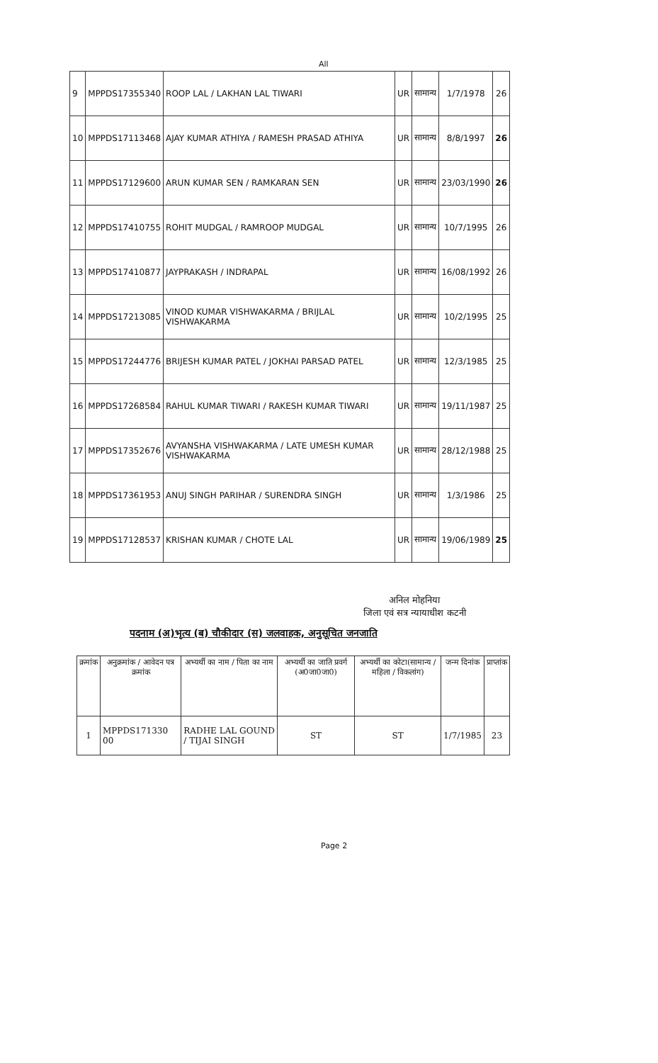All
| 9 | MPPDS17355340 | ROOP LAL / LAKHAN LAL TIWARI | UR | सामान्य | 1/7/1978 | 26 |
| 10 | MPPDS17113468 | AJAY KUMAR ATHIYA / RAMESH PRASAD ATHIYA | UR | सामान्य | 8/8/1997 | 26 |
| 11 | MPPDS17129600 | ARUN KUMAR SEN / RAMKARAN SEN | UR | सामान्य | 23/03/1990 | 26 |
| 12 | MPPDS17410755 | ROHIT MUDGAL / RAMROOP MUDGAL | UR | सामान्य | 10/7/1995 | 26 |
| 13 | MPPDS17410877 | JAYPRAKASH / INDRAPAL | UR | सामान्य | 16/08/1992 | 26 |
| 14 | MPPDS17213085 | VINOD KUMAR VISHWAKARMA / BRIJLAL VISHWAKARMA | UR | सामान्य | 10/2/1995 | 25 |
| 15 | MPPDS17244776 | BRIJESH KUMAR PATEL / JOKHAI PARSAD PATEL | UR | सामान्य | 12/3/1985 | 25 |
| 16 | MPPDS17268584 | RAHUL KUMAR TIWARI / RAKESH KUMAR TIWARI | UR | सामान्य | 19/11/1987 | 25 |
| 17 | MPPDS17352676 | AVYANSHA VISHWAKARMA / LATE UMESH KUMAR VISHWAKARMA | UR | सामान्य | 28/12/1988 | 25 |
| 18 | MPPDS17361953 | ANUJ SINGH PARIHAR / SURENDRA SINGH | UR | सामान्य | 1/3/1986 | 25 |
| 19 | MPPDS17128537 | KRISHAN KUMAR / CHOTE LAL | UR | सामान्य | 19/06/1989 | 25 |
अनिल मोहनिया
जिला एवं सत्र न्यायाधीश कटनी
पदनाम (अ)भृत्य (ब) चौकीदार (स) जलवाहक, अनुसूचित जनजाति
| क्रमांक | अनुक्रमांक / आवेदन पत्र क्रमांक | अभ्यर्थी का नाम / पिता का नाम | अभ्यर्थी का जाति प्रवर्ग (अ0जा0जा0) | अभ्यर्थी का कोटा(सामान्य / महिला / विकलांग) | जन्म दिनांक | प्राप्तांक |
| --- | --- | --- | --- | --- | --- | --- |
| 1 | MPPDS171330 00 | RADHE LAL GOUND / TIJAI SINGH | ST | ST | 1/7/1985 | 23 |
Page 2